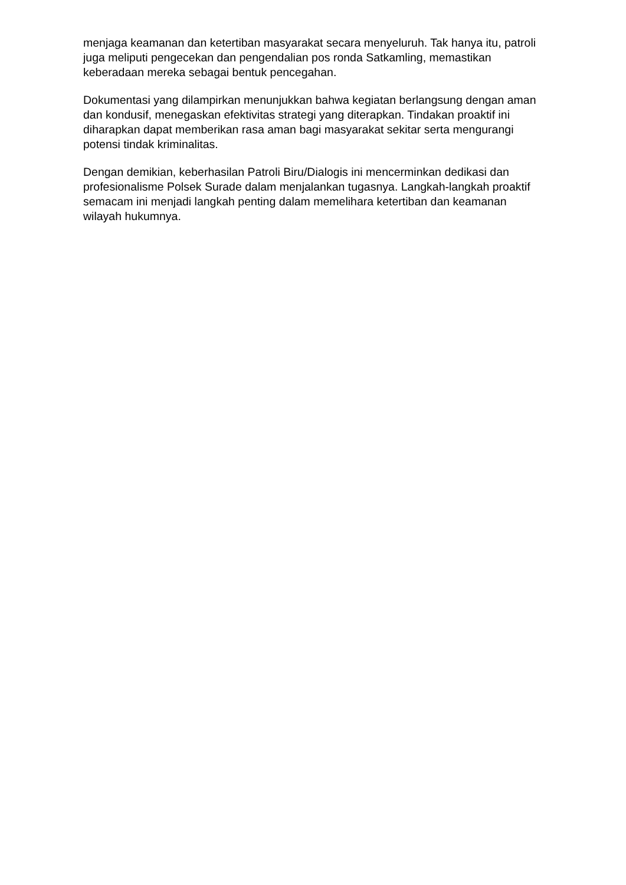menjaga keamanan dan ketertiban masyarakat secara menyeluruh. Tak hanya itu, patroli juga meliputi pengecekan dan pengendalian pos ronda Satkamling, memastikan keberadaan mereka sebagai bentuk pencegahan.
Dokumentasi yang dilampirkan menunjukkan bahwa kegiatan berlangsung dengan aman dan kondusif, menegaskan efektivitas strategi yang diterapkan. Tindakan proaktif ini diharapkan dapat memberikan rasa aman bagi masyarakat sekitar serta mengurangi potensi tindak kriminalitas.
Dengan demikian, keberhasilan Patroli Biru/Dialogis ini mencerminkan dedikasi dan profesionalisme Polsek Surade dalam menjalankan tugasnya. Langkah-langkah proaktif semacam ini menjadi langkah penting dalam memelihara ketertiban dan keamanan wilayah hukumnya.